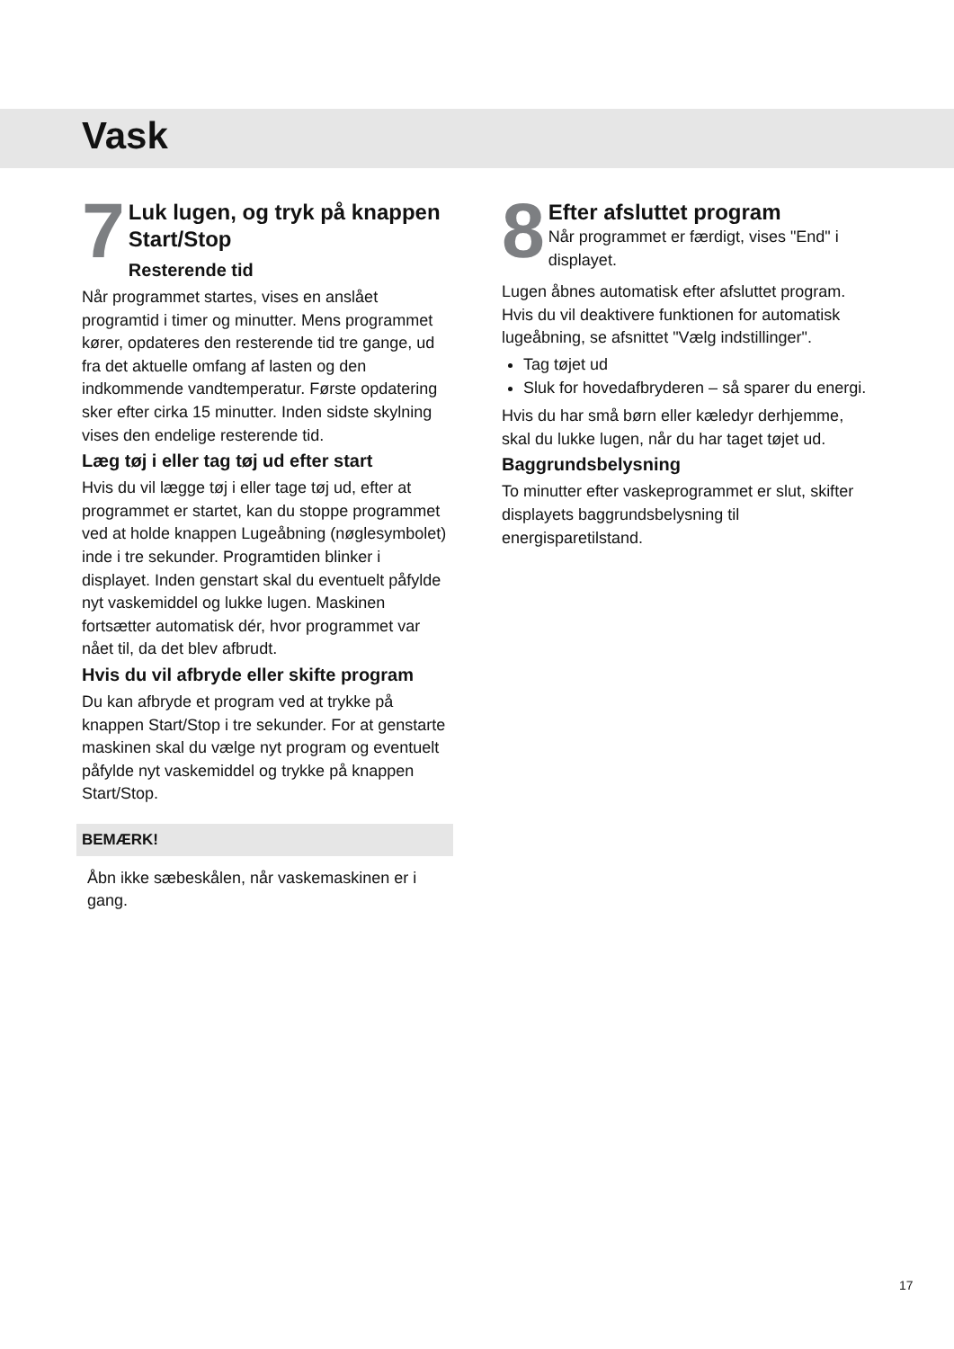Vask
7
Luk lugen, og tryk på knappen Start/Stop
Resterende tid
Når programmet startes, vises en anslået programtid i timer og minutter. Mens programmet kører, opdateres den resterende tid tre gange, ud fra det aktuelle omfang af lasten og den indkommende vandtemperatur. Første opdatering sker efter cirka 15 minutter. Inden sidste skylning vises den endelige resterende tid.
Læg tøj i eller tag tøj ud efter start
Hvis du vil lægge tøj i eller tage tøj ud, efter at programmet er startet, kan du stoppe programmet ved at holde knappen Lugeåbning (nøglesymbolet) inde i tre sekunder. Programtiden blinker i displayet. Inden genstart skal du eventuelt påfylde nyt vaskemiddel og lukke lugen. Maskinen fortsætter automatisk dér, hvor programmet var nået til, da det blev afbrudt.
Hvis du vil afbryde eller skifte program
Du kan afbryde et program ved at trykke på knappen Start/Stop i tre sekunder. For at genstarte maskinen skal du vælge nyt program og eventuelt påfylde nyt vaskemiddel og trykke på knappen Start/Stop.
BEMÆRK!
Åbn ikke sæbeskålen, når vaskemaskinen er i gang.
8
Efter afsluttet program
Når programmet er færdigt, vises "End" i displayet.
Lugen åbnes automatisk efter afsluttet program. Hvis du vil deaktivere funktionen for automatisk lugeåbning, se afsnittet "Vælg indstillinger".
Tag tøjet ud
Sluk for hovedafbryderen – så sparer du energi.
Hvis du har små børn eller kæledyr derhjemme, skal du lukke lugen, når du har taget tøjet ud.
Baggrundsbelysning
To minutter efter vaskeprogrammet er slut, skifter displayets baggrundsbelysning til energisparetilstand.
17